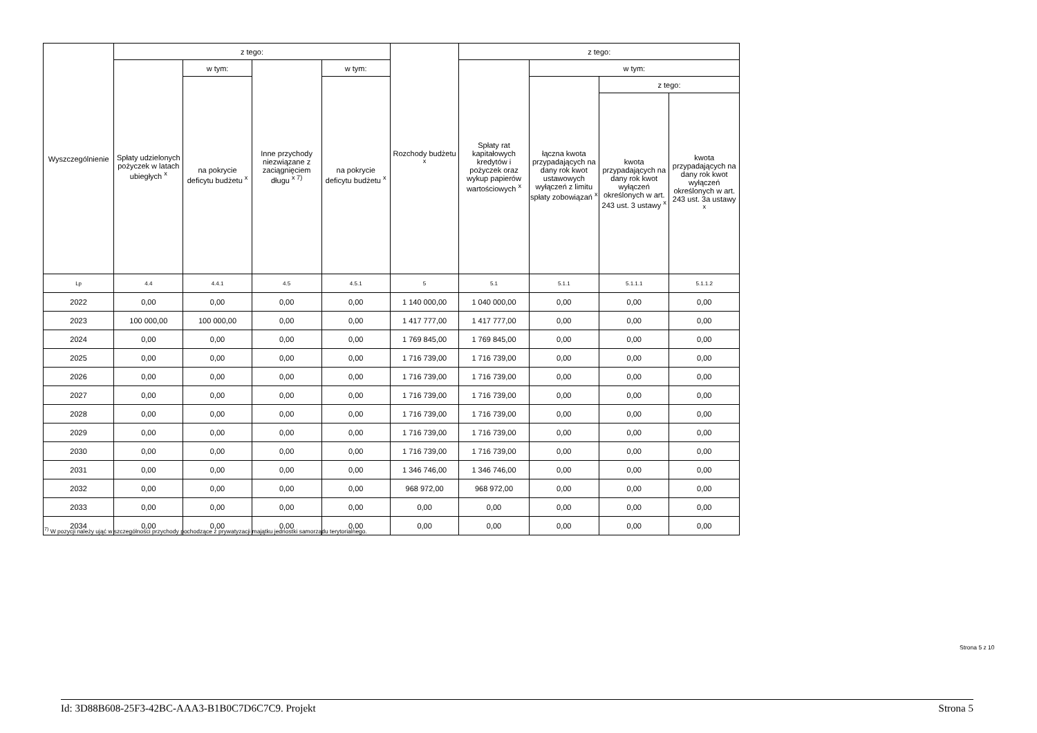| Wyszczególnienie | z tego: | | | | Rozchody budżetu <sup>x</sup> | z tego: | | | |
| --- | --- | --- | --- | --- | --- | --- | --- | --- | --- |
| | Spłaty udzielonych pożyczek w latach ubiegłych <sup>x</sup> | w tym: | Inne przychody niezwiązane z zaciągnięciem długu <sup>x 7)</sup> | w tym: | | Spłaty rat kapitałowych kredytów i pożyczek oraz wykup papierów wartościowych <sup>x</sup> | w tym: | | |
| | | na pokrycie deficytu budżetu <sup>x</sup> | | na pokrycie deficytu budżetu <sup>x</sup> | | | łączna kwota przypadających na dany rok kwot ustawowych wyłączeń z limitu spłaty zobowiązań <sup>x</sup> | z tego: | |
| | | | | | | | | kwota przypadających na dany rok kwot wyłączeń określonych w art. 243 ust. 3 ustawy <sup>x</sup> | kwota przypadających na dany rok kwot wyłączeń określonych w art. 243 ust. 3a ustawy <sup>x</sup> |
| Lp | 4.4 | 4.4.1 | 4.5 | 4.5.1 | 5 | 5.1 | 5.1.1 | 5.1.1.1 | 5.1.1.2 |
| 2022 | 0,00 | 0,00 | 0,00 | 0,00 | 1 140 000,00 | 1 040 000,00 | 0,00 | 0,00 | 0,00 |
| 2023 | 100 000,00 | 100 000,00 | 0,00 | 0,00 | 1 417 777,00 | 1 417 777,00 | 0,00 | 0,00 | 0,00 |
| 2024 | 0,00 | 0,00 | 0,00 | 0,00 | 1 769 845,00 | 1 769 845,00 | 0,00 | 0,00 | 0,00 |
| 2025 | 0,00 | 0,00 | 0,00 | 0,00 | 1 716 739,00 | 1 716 739,00 | 0,00 | 0,00 | 0,00 |
| 2026 | 0,00 | 0,00 | 0,00 | 0,00 | 1 716 739,00 | 1 716 739,00 | 0,00 | 0,00 | 0,00 |
| 2027 | 0,00 | 0,00 | 0,00 | 0,00 | 1 716 739,00 | 1 716 739,00 | 0,00 | 0,00 | 0,00 |
| 2028 | 0,00 | 0,00 | 0,00 | 0,00 | 1 716 739,00 | 1 716 739,00 | 0,00 | 0,00 | 0,00 |
| 2029 | 0,00 | 0,00 | 0,00 | 0,00 | 1 716 739,00 | 1 716 739,00 | 0,00 | 0,00 | 0,00 |
| 2030 | 0,00 | 0,00 | 0,00 | 0,00 | 1 716 739,00 | 1 716 739,00 | 0,00 | 0,00 | 0,00 |
| 2031 | 0,00 | 0,00 | 0,00 | 0,00 | 1 346 746,00 | 1 346 746,00 | 0,00 | 0,00 | 0,00 |
| 2032 | 0,00 | 0,00 | 0,00 | 0,00 | 968 972,00 | 968 972,00 | 0,00 | 0,00 | 0,00 |
| 2033 | 0,00 | 0,00 | 0,00 | 0,00 | 0,00 | 0,00 | 0,00 | 0,00 | 0,00 |
| 2034 | 0,00 | 0,00 | 0,00 | 0,00 | 0,00 | 0,00 | 0,00 | 0,00 | 0,00 |
<sup>7)</sup> W pozycji należy ująć w szczególności przychody pochodzące z prywatyzacji majątku jednostki samorządu terytorialnego.
Strona 5 z 10
Id: 3D88B608-25F3-42BC-AAA3-B1B0C7D6C7C9. Projekt Strona 5